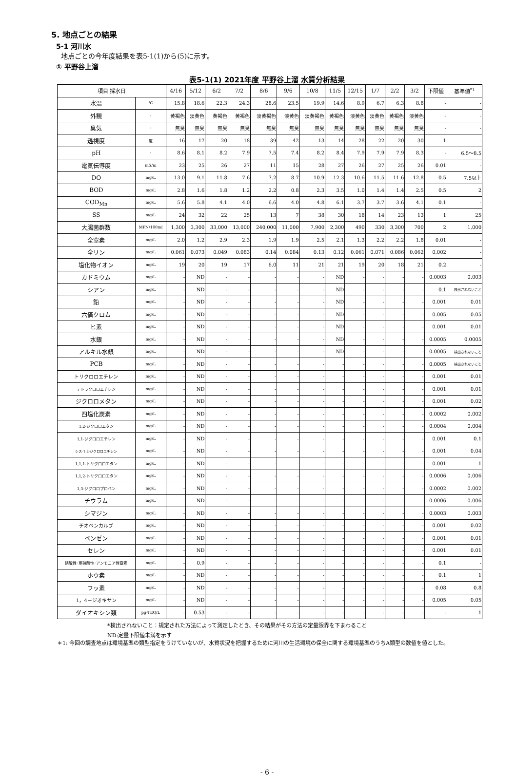5. 地点ごとの結果
5-1 河川水
地点ごとの今年度結果を表5-1(1)から(5)に示す。
① 平野谷上溜
表5-1(1) 2021年度 平野谷上溜 水質分析結果
| 項目 採水日 | | 4/16 | 5/12 | 6/2 | 7/2 | 8/6 | 9/6 | 10/8 | 11/5 | 12/15 | 1/7 | 2/2 | 3/2 | 下限値 | 基準値<sup>*1</sup> |
| --- | --- | --- | --- | --- | --- | --- | --- | --- | --- | --- | --- | --- | --- | --- | --- |
| 水温 | ℃ | 15.8 | 18.6 | 22.3 | 24.3 | 28.6 | 23.5 | 19.9 | 14.6 | 8.9 | 6.7 | 6.3 | 8.8 | - | - |
| 外観 | - | 黄褐色 | 淡黄色 | 黄褐色 | 黄褐色 | 淡黄褐色 | 淡黄色 | 淡黄褐色 | 黄褐色 | 淡黄色 | 淡黄色 | 黄褐色 | 淡黄色 | - | - |
| 臭気 | - | 無臭 | 無臭 | 無臭 | 無臭 | 無臭 | 無臭 | 無臭 | 無臭 | 無臭 | 無臭 | 無臭 | 無臭 | - | - |
| 透視度 | 度 | 16 | 17 | 20 | 18 | 39 | 42 | 13 | 14 | 28 | 22 | 20 | 30 | 1 | - |
| pH | - | 8.6 | 8.1 | 8.2 | 7.9 | 7.5 | 7.4 | 8.2 | 8.4 | 7.9 | 7.9 | 7.9 | 8.3 | - | 6.5～8.5 |
| 電気伝導度 | mS/m | 23 | 25 | 26 | 27 | 11 | 15 | 28 | 27 | 26 | 27 | 25 | 26 | 0.01 | - |
| DO | mg/L | 13.0 | 9.1 | 11.8 | 7.6 | 7.2 | 8.7 | 10.9 | 12.3 | 10.6 | 11.5 | 11.6 | 12.8 | 0.5 | 7.5以上 |
| BOD | mg/L | 2.8 | 1.6 | 1.8 | 1.2 | 2.2 | 0.8 | 2.3 | 3.5 | 1.0 | 1.4 | 1.4 | 2.5 | 0.5 | 2 |
| COD<sub>Mn</sub> | mg/L | 5.6 | 5.8 | 4.1 | 4.0 | 6.6 | 4.0 | 4.8 | 6.1 | 3.7 | 3.7 | 3.6 | 4.1 | 0.1 | - |
| SS | mg/L | 24 | 32 | 22 | 25 | 13 | 7 | 38 | 30 | 18 | 14 | 23 | 13 | 1 | 25 |
| 大腸菌群数 | MPN/100ml | 1,300 | 3,300 | 33,000 | 13,000 | 240,000 | 11,000 | 7,900 | 2,300 | 490 | 330 | 3,300 | 700 | 2 | 1,000 |
| 全窒素 | mg/L | 2.0 | 1.2 | 2.9 | 2.3 | 1.9 | 1.9 | 2.5 | 2.1 | 1.3 | 2.2 | 2.2 | 1.8 | 0.01 | - |
| 全リン | mg/L | 0.061 | 0.073 | 0.049 | 0.083 | 0.14 | 0.084 | 0.13 | 0.12 | 0.061 | 0.071 | 0.086 | 0.062 | 0.002 | - |
| 塩化物イオン | mg/L | 19 | 20 | 19 | 17 | 6.0 | 11 | 21 | 21 | 19 | 20 | 18 | 21 | 0.2 | - |
| カドミウム | mg/L | - | ND | - | - | - | - | - | ND | - | - | - | - | 0.0003 | 0.003 |
| シアン | mg/L | - | ND | - | - | - | - | - | ND | - | - | - | - | 0.1 | 検出されないこと |
| 鉛 | mg/L | - | ND | - | - | - | - | - | ND | - | - | - | - | 0.001 | 0.01 |
| 六価クロム | mg/L | - | ND | - | - | - | - | - | ND | - | - | - | - | 0.005 | 0.05 |
| ヒ素 | mg/L | - | ND | - | - | - | - | - | ND | - | - | - | - | 0.001 | 0.01 |
| 水銀 | mg/L | - | ND | - | - | - | - | - | ND | - | - | - | - | 0.0005 | 0.0005 |
| アルキル水銀 | mg/L | - | ND | - | - | - | - | - | ND | - | - | - | - | 0.0005 | 検出されないこと |
| PCB | mg/L | - | ND | - | - | - | - | - | - | - | - | - | - | 0.0005 | 検出されないこと |
| トリクロロエチレン | mg/L | - | ND | - | - | - | - | - | - | - | - | - | - | 0.001 | 0.01 |
| テトラクロロエチレン | mg/L | - | ND | - | - | - | - | - | - | - | - | - | - | 0.001 | 0.01 |
| ジクロロメタン | mg/L | - | ND | - | - | - | - | - | - | - | - | - | - | 0.001 | 0.02 |
| 四塩化炭素 | mg/L | - | ND | - | - | - | - | - | - | - | - | - | - | 0.0002 | 0.002 |
| 1,2-ジクロロエタン | mg/L | - | ND | - | - | - | - | - | - | - | - | - | - | 0.0004 | 0.004 |
| 1,1-ジクロロエチレン | mg/L | - | ND | - | - | - | - | - | - | - | - | - | - | 0.001 | 0.1 |
| シス-1,2-ジクロロエチレン | mg/L | - | ND | - | - | - | - | - | - | - | - | - | - | 0.001 | 0.04 |
| 1,1,1-トリクロロエタン | mg/L | - | ND | - | - | - | - | - | - | - | - | - | - | 0.001 | 1 |
| 1,1,2-トリクロロエタン | mg/L | - | ND | - | - | - | - | - | - | - | - | - | - | 0.0006 | 0.006 |
| 1,3-ジクロロプロペン | mg/L | - | ND | - | - | - | - | - | - | - | - | - | - | 0.0002 | 0.002 |
| チウラム | mg/L | - | ND | - | - | - | - | - | - | - | - | - | - | 0.0006 | 0.006 |
| シマジン | mg/L | - | ND | - | - | - | - | - | - | - | - | - | - | 0.0003 | 0.003 |
| チオベンカルブ | mg/L | - | ND | - | - | - | - | - | - | - | - | - | - | 0.001 | 0.02 |
| ベンゼン | mg/L | - | ND | - | - | - | - | - | - | - | - | - | - | 0.001 | 0.01 |
| セレン | mg/L | - | ND | - | - | - | - | - | - | - | - | - | - | 0.001 | 0.01 |
| 硝酸性･亜硝酸性･アンモニア性窒素 | mg/L | - | 0.9 | - | - | - | - | - | - | - | - | - | - | 0.1 | - |
| ホウ素 | mg/L | - | ND | - | - | - | - | - | - | - | - | - | - | 0.1 | 1 |
| フッ素 | mg/L | - | ND | - | - | - | - | - | - | - | - | - | - | 0.08 | 0.8 |
| 1，4－ジオキサン | mg/L | - | ND | - | - | - | - | - | - | - | - | - | - | 0.005 | 0.05 |
| ダイオキシン類 | pg-TEQ/L | - | 0.53 | - | - | - | - | - | - | - | - | - | - | - | 1 |
*検出されないこと：規定された方法によって測定したとき、その結果がその方法の定量限界を下まわること
ND:定量下限値未満を示す
＊1: 今回の調査地点は環境基準の類型指定をうけていないが、水質状況を把握するために河川の生活環境の保全に関する環境基準のうちA類型の数値を値とした。
- 6 -